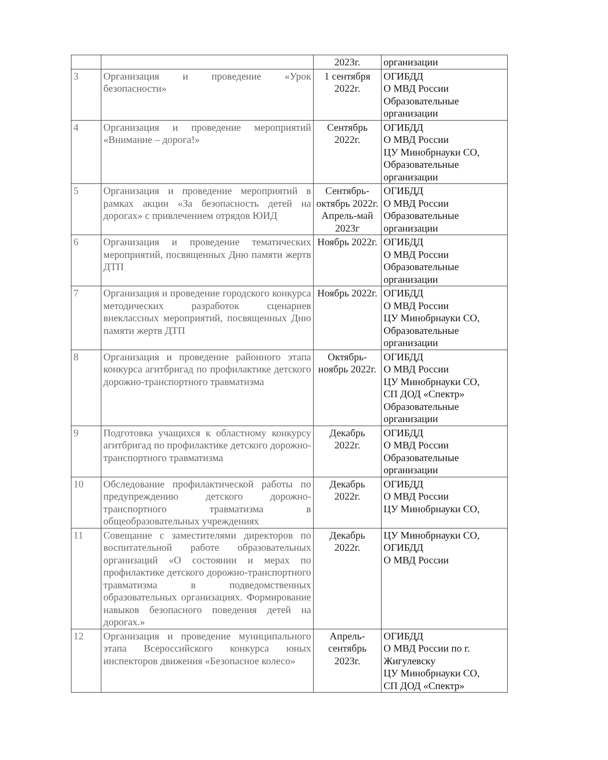| | | 2023г. | организации |
| 3 | Организация и проведение «Урок безопасности» | 1 сентября 2022г. | ОГИБДД О МВД России Образовательные организации |
| 4 | Организация и проведение мероприятий «Внимание – дорога!» | Сентябрь 2022г. | ОГИБДД О МВД России ЦУ Минобрнауки СО, Образовательные организации |
| 5 | Организация и проведение мероприятий в рамках акции «За безопасность детей на дорогах» с привлечением отрядов ЮИД | Сентябрь-октябрь 2022г. Апрель-май 2023г | ОГИБДД О МВД России Образовательные организации |
| 6 | Организация и проведение тематических мероприятий, посвященных Дню памяти жертв ДТП | Ноябрь 2022г. | ОГИБДД О МВД России Образовательные организации |
| 7 | Организация и проведение городского конкурса методических разработок сценариев внеклассных мероприятий, посвященных Дню памяти жертв ДТП | Ноябрь 2022г. | ОГИБДД О МВД России ЦУ Минобрнауки СО, Образовательные организации |
| 8 | Организация и проведение районного этапа конкурса агитбригад по профилактике детского дорожно-транспортного травматизма | Октябрь-ноябрь 2022г. | ОГИБДД О МВД России ЦУ Минобрнауки СО, СП ДОД «Спектр» Образовательные организации |
| 9 | Подготовка учащихся к областному конкурсу агитбригад по профилактике детского дорожно-транспортного травматизма | Декабрь 2022г. | ОГИБДД О МВД России Образовательные организации |
| 10 | Обследование профилактической работы по предупреждению детского дорожно-транспортного травматизма в общеобразовательных учреждениях | Декабрь 2022г. | ОГИБДД О МВД России ЦУ Минобрнауки СО, |
| 11 | Совещание с заместителями директоров по воспитательной работе образовательных организаций «О состоянии и мерах по профилактике детского дорожно-транспортного травматизма в подведомственных образовательных организациях. Формирование навыков безопасного поведения детей на дорогах.» | Декабрь 2022г. | ЦУ Минобрнауки СО, ОГИБДД О МВД России |
| 12 | Организация и проведение муниципального этапа Всероссийского конкурса юных инспекторов движения «Безопасное колесо» | Апрель-сентябрь 2023г. | ОГИБДД О МВД России по г. Жигулевску ЦУ Минобрнауки СО, СП ДОД «Спектр» |